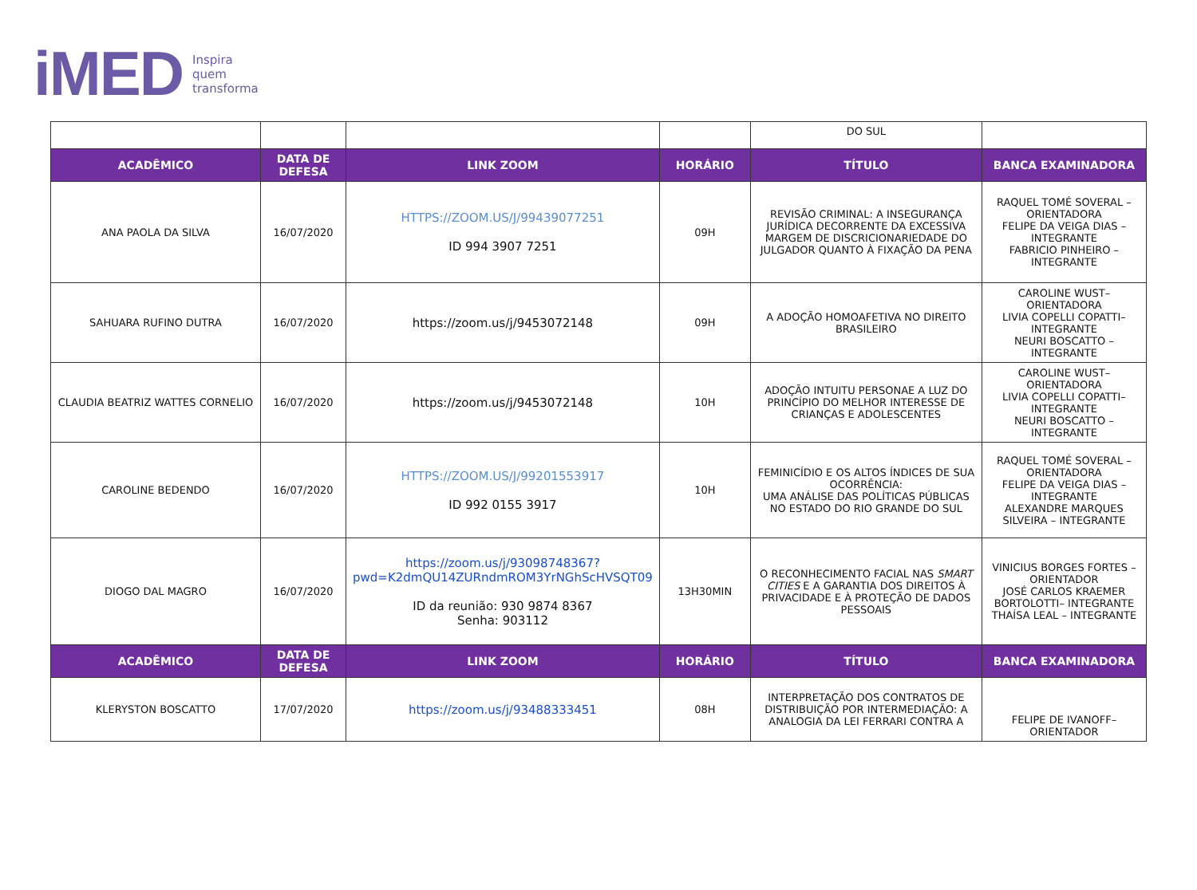iMED Inspira
quem
transforma
| | | | | DO SUL | |
| ACADÊMICO | DATA DE DEFESA | LINK ZOOM | HORÁRIO | TÍTULO | BANCA EXAMINADORA |
| ANA PAOLA DA SILVA | 16/07/2020 | HTTPS://ZOOM.US/J/99439077251 ID 994 3907 7251 | 09H | REVISÃO CRIMINAL: A INSEGURANÇA JURÍDICA DECORRENTE DA EXCESSIVA MARGEM DE DISCRICIONARIEDADE DO JULGADOR QUANTO À FIXAÇÃO DA PENA | RAQUEL TOMÉ SOVERAL – ORIENTADORA FELIPE DA VEIGA DIAS – INTEGRANTE FABRICIO PINHEIRO – INTEGRANTE |
| SAHUARA RUFINO DUTRA | 16/07/2020 | https://zoom.us/j/9453072148 | 09H | A ADOÇÃO HOMOAFETIVA NO DIREITO BRASILEIRO | CAROLINE WUST– ORIENTADORA LIVIA COPELLI COPATTI– INTEGRANTE NEURI BOSCATTO – INTEGRANTE |
| CLAUDIA BEATRIZ WATTES CORNELIO | 16/07/2020 | https://zoom.us/j/9453072148 | 10H | ADOÇÃO INTUITU PERSONAE A LUZ DO PRINCÍPIO DO MELHOR INTERESSE DE CRIANÇAS E ADOLESCENTES | CAROLINE WUST– ORIENTADORA LIVIA COPELLI COPATTI– INTEGRANTE NEURI BOSCATTO – INTEGRANTE |
| CAROLINE BEDENDO | 16/07/2020 | HTTPS://ZOOM.US/J/99201553917 ID 992 0155 3917 | 10H | FEMINICÍDIO E OS ALTOS ÍNDICES DE SUA OCORRÊNCIA: UMA ANÁLISE DAS POLÍTICAS PÚBLICAS NO ESTADO DO RIO GRANDE DO SUL | RAQUEL TOMÉ SOVERAL – ORIENTADORA FELIPE DA VEIGA DIAS – INTEGRANTE ALEXANDRE MARQUES SILVEIRA – INTEGRANTE |
| DIOGO DAL MAGRO | 16/07/2020 | https://zoom.us/j/93098748367?pwd=K2dmQU14ZURndmROM3YrNGhScHVSQT09 ID da reunião: 930 9874 8367 Senha: 903112 | 13H30MIN | O RECONHECIMENTO FACIAL NAS SMART CITIES E A GARANTIA DOS DIREITOS À PRIVACIDADE E À PROTEÇÃO DE DADOS PESSOAIS | VINICIUS BORGES FORTES – ORIENTADOR JOSÉ CARLOS KRAEMER BORTOLOTTI– INTEGRANTE THAÍSA LEAL – INTEGRANTE |
| ACADÊMICO | DATA DE DEFESA | LINK ZOOM | HORÁRIO | TÍTULO | BANCA EXAMINADORA |
| KLERYSTON BOSCATTO | 17/07/2020 | https://zoom.us/j/93488333451 | 08H | INTERPRETAÇÃO DOS CONTRATOS DE DISTRIBUIÇÃO POR INTERMEDIAÇÃO: A ANALOGIA DA LEI FERRARI CONTRA A | FELIPE DE IVANOFF– ORIENTADOR |